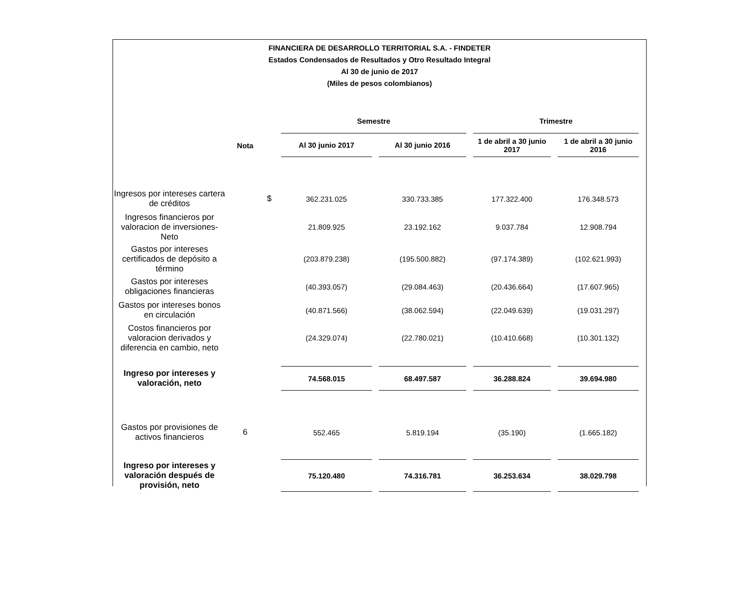FINANCIERA DE DESARROLLO TERRITORIAL S.A. - FINDETER
Estados Condensados de Resultados y Otro Resultado Integral
Al 30 de junio de 2017
(Miles de pesos colombianos)
| | | | Semestre | | Trimestre | |
| --- | --- | --- | --- | --- | --- | --- |
| | Nota | | Al 30 junio 2017 | Al 30 junio 2016 | 1 de abril a 30 junio 2017 | 1 de abril a 30 junio 2016 |
| Ingresos por intereses cartera de créditos | | $ | 362.231.025 | 330.733.385 | 177.322.400 | 176.348.573 |
| Ingresos financieros por valoracion de inversiones-Neto | | | 21.809.925 | 23.192.162 | 9.037.784 | 12.908.794 |
| Gastos por intereses certificados de depósito a término | | | (203.879.238) | (195.500.882) | (97.174.389) | (102.621.993) |
| Gastos por intereses obligaciones financieras | | | (40.393.057) | (29.084.463) | (20.436.664) | (17.607.965) |
| Gastos por intereses bonos en circulación | | | (40.871.566) | (38.062.594) | (22.049.639) | (19.031.297) |
| Costos financieros por valoracion derivados y diferencia en cambio, neto | | | (24.329.074) | (22.780.021) | (10.410.668) | (10.301.132) |
| Ingreso por intereses y valoración, neto | | | 74.568.015 | 68.497.587 | 36.288.824 | 39.694.980 |
| Gastos por provisiones de activos financieros | 6 | | 552.465 | 5.819.194 | (35.190) | (1.665.182) |
| Ingreso por intereses y valoración después de provisión, neto | | | 75.120.480 | 74.316.781 | 36.253.634 | 38.029.798 |